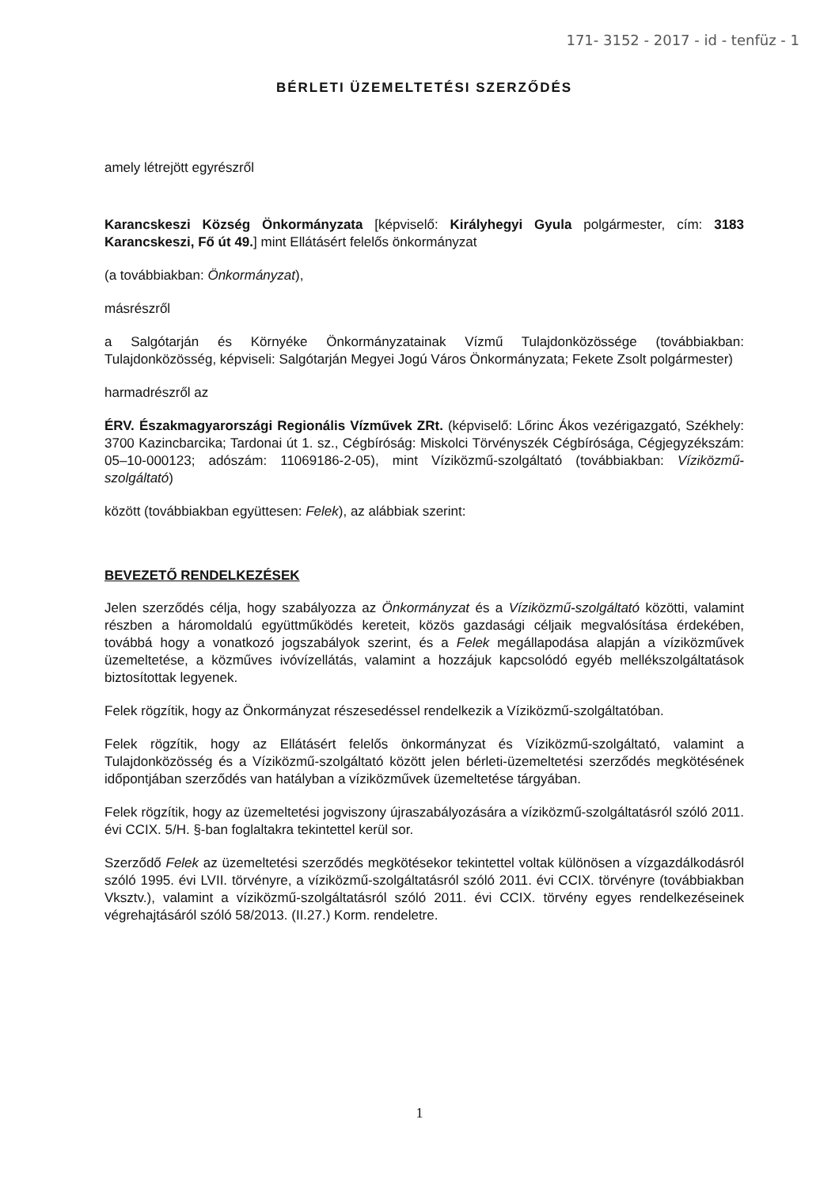171- 3152 - 2017 - id - tenfüz - 1
BÉRLETI ÜZEMELTETÉSI SZERZŐDÉS
amely létrejött egyrészről
Karancskeszi Község Önkormányzata [képviselő: Királyhegyi Gyula polgármester, cím: 3183 Karancskeszi, Fő út 49.] mint Ellátásért felelős önkormányzat
(a továbbiakban: Önkormányzat),
másrészről
a Salgótarján és Környéke Önkormányzatainak Vízmű Tulajdonközössége (továbbiakban: Tulajdonközösség, képviseli: Salgótarján Megyei Jogú Város Önkormányzata; Fekete Zsolt polgármester)
harmadrészről az
ÉRV. Északmagyarországi Regionális Vízművek ZRt. (képviselő: Lőrinc Ákos vezérigazgató, Székhely: 3700 Kazincbarcika; Tardonai út 1. sz., Cégbíróság: Miskolci Törvényszék Cégbírósága, Cégjegyzékszám: 05–10-000123; adószám: 11069186-2-05), mint Víziközmű-szolgáltató (továbbiakban: Víziközmű-szolgáltató)
között (továbbiakban együttesen: Felek), az alábbiak szerint:
BEVEZETŐ RENDELKEZÉSEK
Jelen szerződés célja, hogy szabályozza az Önkormányzat és a Víziközmű-szolgáltató közötti, valamint részben a háromoldalú együttműködés kereteit, közös gazdasági céljaik megvalósítása érdekében, továbbá hogy a vonatkozó jogszabályok szerint, és a Felek megállapodása alapján a víziközművek üzemeltetése, a közműves ivóvízellátás, valamint a hozzájuk kapcsolódó egyéb mellékszolgáltatások biztosítottak legyenek.
Felek rögzítik, hogy az Önkormányzat részesedéssel rendelkezik a Víziközmű-szolgáltatóban.
Felek rögzítik, hogy az Ellátásért felelős önkormányzat és Víziközmű-szolgáltató, valamint a Tulajdonközösség és a Víziközmű-szolgáltató között jelen bérleti-üzemeltetési szerződés megkötésének időpontjában szerződés van hatályban a víziközművek üzemeltetése tárgyában.
Felek rögzítik, hogy az üzemeltetési jogviszony újraszabályozására a víziközmű-szolgáltatásról szóló 2011. évi CCIX. 5/H. §-ban foglaltakra tekintettel kerül sor.
Szerződő Felek az üzemeltetési szerződés megkötésekor tekintettel voltak különösen a vízgazdálkodásról szóló 1995. évi LVII. törvényre, a víziközmű-szolgáltatásról szóló 2011. évi CCIX. törvényre (továbbiakban Vksztv.), valamint a víziközmű-szolgáltatásról szóló 2011. évi CCIX. törvény egyes rendelkezéseinek végrehajtásáról szóló 58/2013. (II.27.) Korm. rendeletre.
1